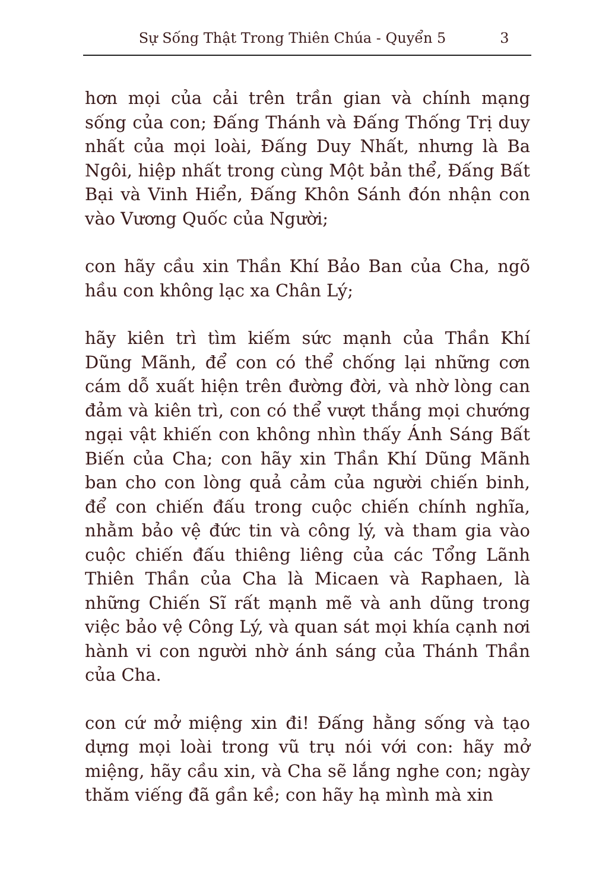Sự Sống Thật Trong Thiên Chúa - Quyển 5 3
hơn mọi của cải trên trần gian và chính mạng sống của con; Đấng Thánh và Đấng Thống Trị duy nhất của mọi loài, Đấng Duy Nhất, nhưng là Ba Ngôi, hiệp nhất trong cùng Một bản thể, Đấng Bất Bại và Vinh Hiển, Đấng Khôn Sánh đón nhận con vào Vương Quốc của Người;
con hãy cầu xin Thần Khí Bảo Ban của Cha, ngõ hầu con không lạc xa Chân Lý;
hãy kiên trì tìm kiếm sức mạnh của Thần Khí Dũng Mãnh, để con có thể chống lại những cơn cám dỗ xuất hiện trên đường đời, và nhờ lòng can đảm và kiên trì, con có thể vượt thắng mọi chướng ngại vật khiến con không nhìn thấy Ánh Sáng Bất Biến của Cha; con hãy xin Thần Khí Dũng Mãnh ban cho con lòng quả cảm của người chiến binh, để con chiến đấu trong cuộc chiến chính nghĩa, nhằm bảo vệ đức tin và công lý, và tham gia vào cuộc chiến đấu thiêng liêng của các Tổng Lãnh Thiên Thần của Cha là Micaen và Raphaen, là những Chiến Sĩ rất mạnh mẽ và anh dũng trong việc bảo vệ Công Lý, và quan sát mọi khía cạnh nơi hành vi con người nhờ ánh sáng của Thánh Thần của Cha.
con cứ mở miệng xin đi! Đấng hằng sống và tạo dựng mọi loài trong vũ trụ nói với con: hãy mở miệng, hãy cầu xin, và Cha sẽ lắng nghe con; ngày thăm viếng đã gần kề; con hãy hạ mình mà xin